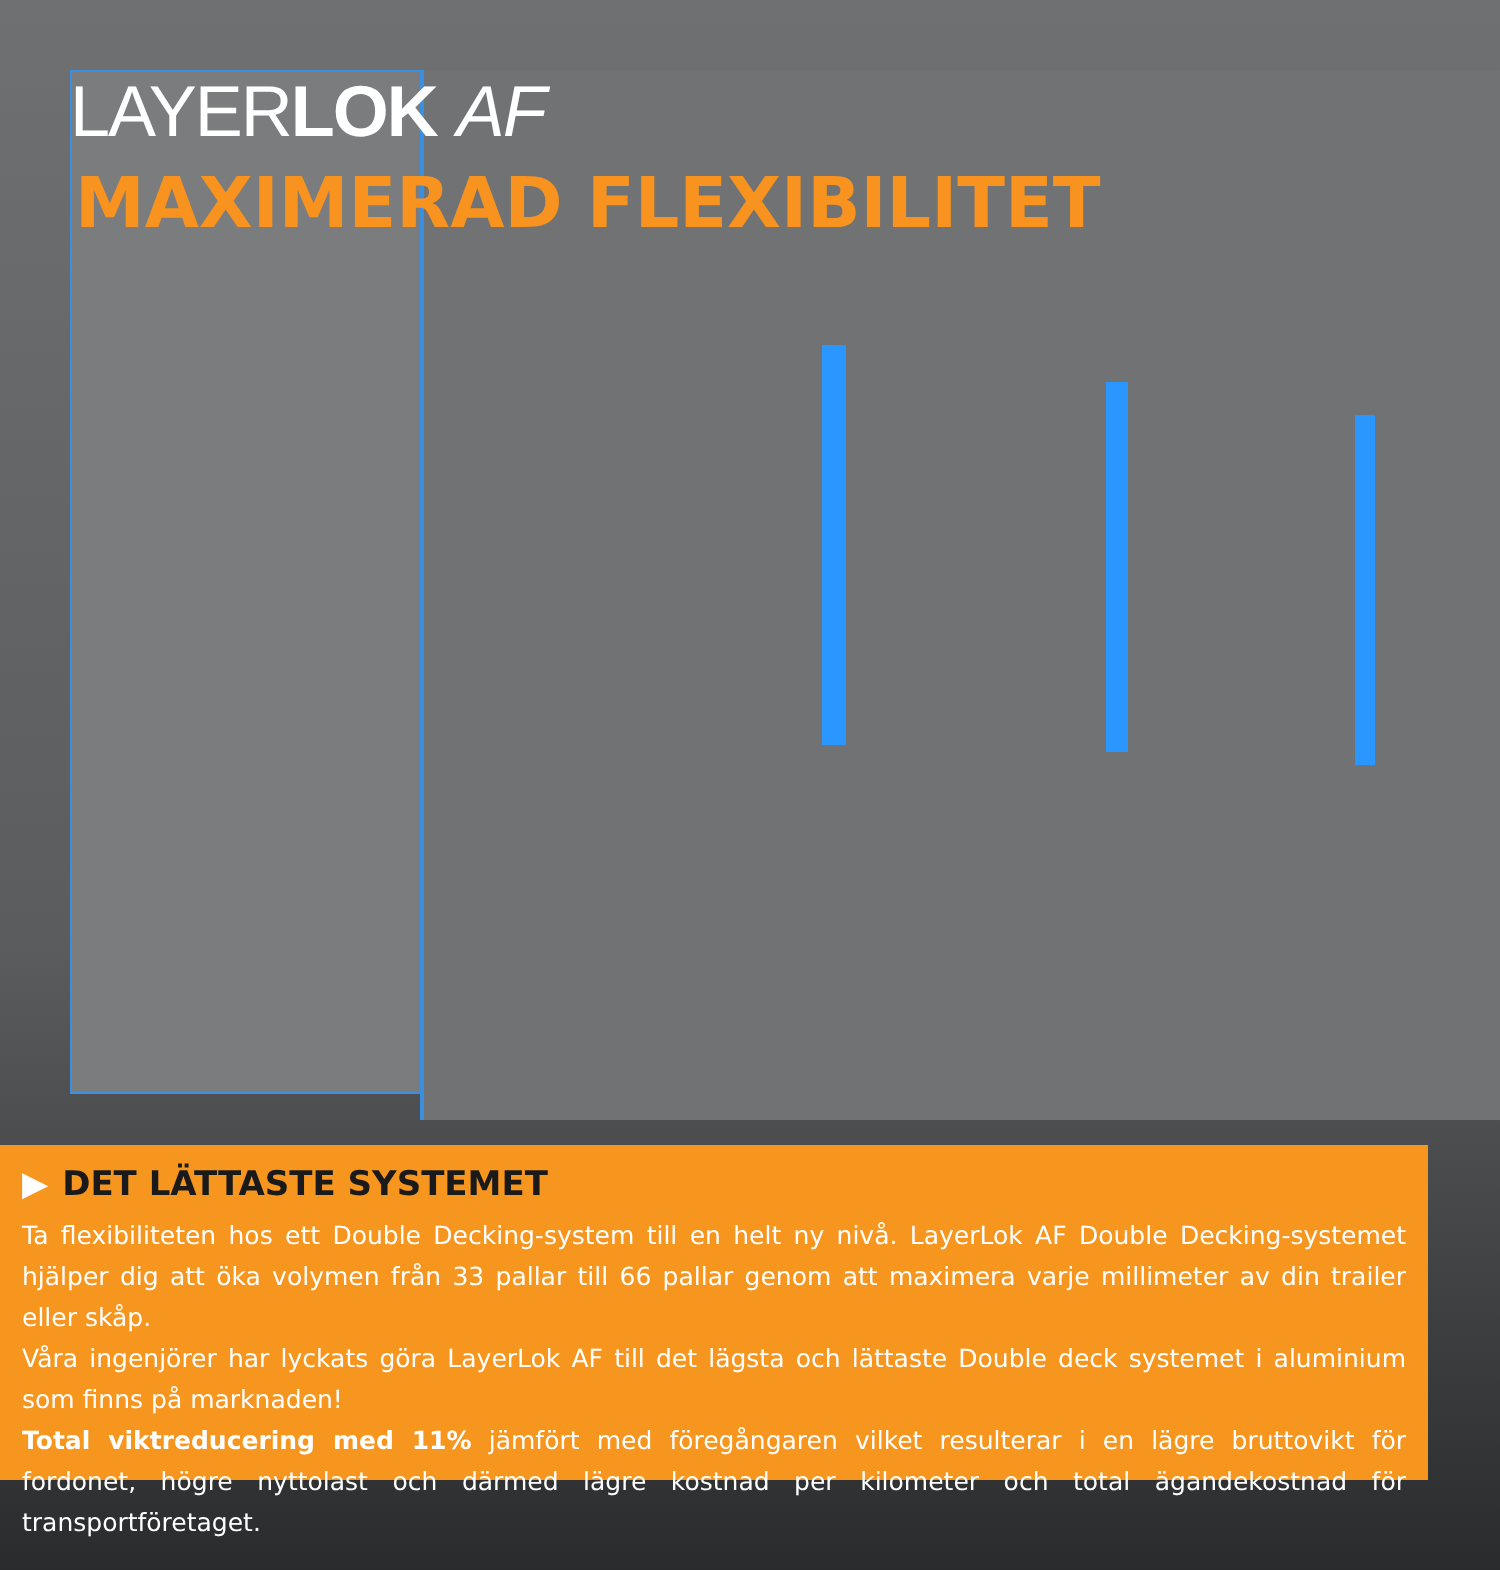LAYERLOK AF
MAXIMERAD FLEXIBILITET
▶ DET LÄTTASTE SYSTEMET
Ta flexibiliteten hos ett Double Decking-system till en helt ny nivå. LayerLok AF Double Decking-systemet hjälper dig att öka volymen från 33 pallar till 66 pallar genom att maximera varje millimeter av din trailer eller skåp.
Våra ingenjörer har lyckats göra LayerLok AF till det lägsta och lättaste Double deck systemet i aluminium som finns på marknaden!
Total viktreducering med 11% jämfört med föregångaren vilket resulterar i en lägre bruttovikt för fordonet, högre nyttolast och därmed lägre kostnad per kilometer och total ägandekostnad för transportföretaget.